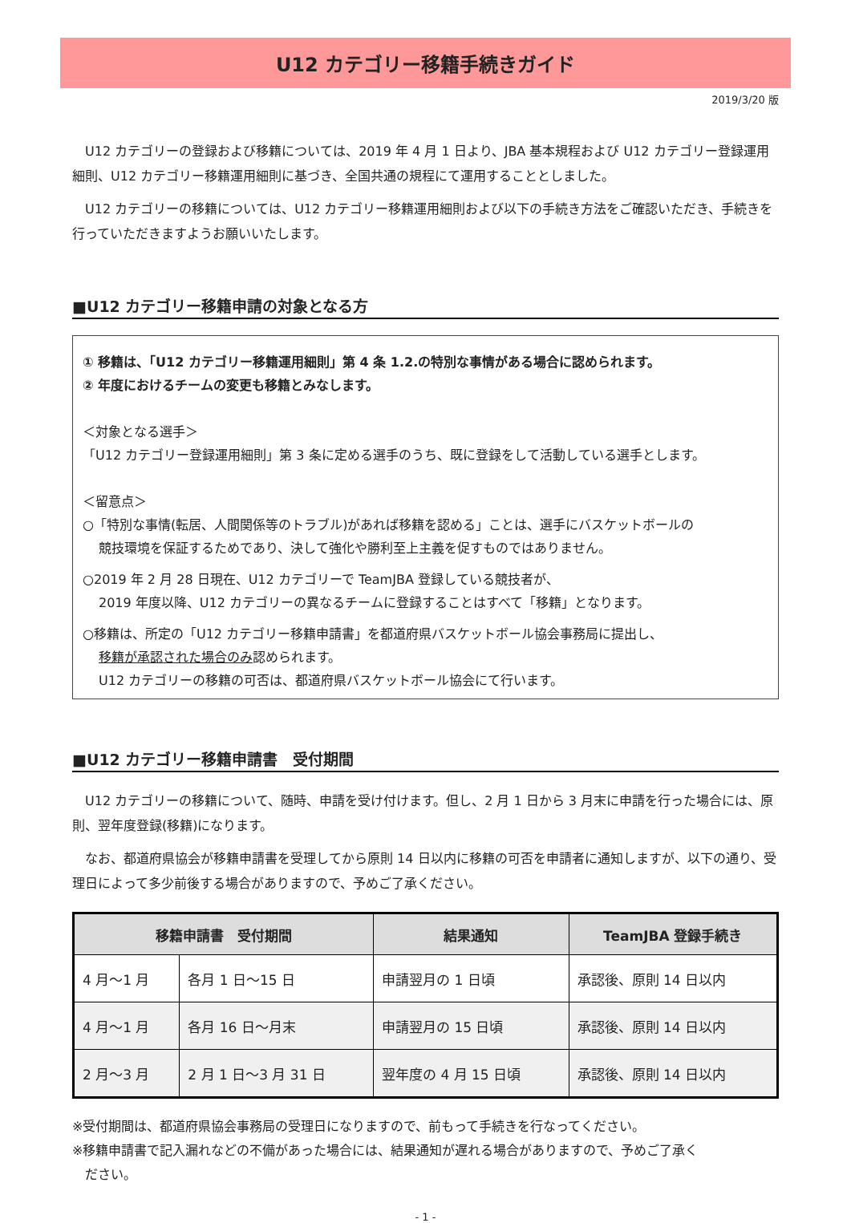U12 カテゴリー移籍手続きガイド
2019/3/20 版
　U12 カテゴリーの登録および移籍については、2019 年 4 月 1 日より、JBA 基本規程および U12 カテゴリー登録運用細則、U12 カテゴリー移籍運用細則に基づき、全国共通の規程にて運用することとしました。
　U12 カテゴリーの移籍については、U12 カテゴリー移籍運用細則および以下の手続き方法をご確認いただき、手続きを行っていただきますようお願いいたします。
■U12 カテゴリー移籍申請の対象となる方
① 移籍は、「U12 カテゴリー移籍運用細則」第 4 条 1.2.の特別な事情がある場合に認められます。
② 年度におけるチームの変更も移籍とみなします。
＜対象となる選手＞
「U12 カテゴリー登録運用細則」第 3 条に定める選手のうち、既に登録をして活動している選手とします。
＜留意点＞
○「特別な事情(転居、人間関係等のトラブル)があれば移籍を認める」ことは、選手にバスケットボールの
競技環境を保証するためであり、決して強化や勝利至上主義を促すものではありません。
○2019 年 2 月 28 日現在、U12 カテゴリーで TeamJBA 登録している競技者が、
2019 年度以降、U12 カテゴリーの異なるチームに登録することはすべて「移籍」となります。
○移籍は、所定の「U12 カテゴリー移籍申請書」を都道府県バスケットボール協会事務局に提出し、
移籍が承認された場合のみ認められます。
U12 カテゴリーの移籍の可否は、都道府県バスケットボール協会にて行います。
■U12 カテゴリー移籍申請書　受付期間
　U12 カテゴリーの移籍について、随時、申請を受け付けます。但し、2 月 1 日から 3 月末に申請を行った場合には、原則、翌年度登録(移籍)になります。
　なお、都道府県協会が移籍申請書を受理してから原則 14 日以内に移籍の可否を申請者に通知しますが、以下の通り、受理日によって多少前後する場合がありますので、予めご了承ください。
| 移籍申請書 受付期間 | | 結果通知 | TeamJBA 登録手続き |
| --- | --- | --- | --- |
| 4 月～1 月 | 各月 1 日～15 日 | 申請翌月の 1 日頃 | 承認後、原則 14 日以内 |
| 4 月～1 月 | 各月 16 日～月末 | 申請翌月の 15 日頃 | 承認後、原則 14 日以内 |
| 2 月～3 月 | 2 月 1 日～3 月 31 日 | 翌年度の 4 月 15 日頃 | 承認後、原則 14 日以内 |
※受付期間は、都道府県協会事務局の受理日になりますので、前もって手続きを行なってください。
※移籍申請書で記入漏れなどの不備があった場合には、結果通知が遅れる場合がありますので、予めご了承く
　ださい。
- 1 -